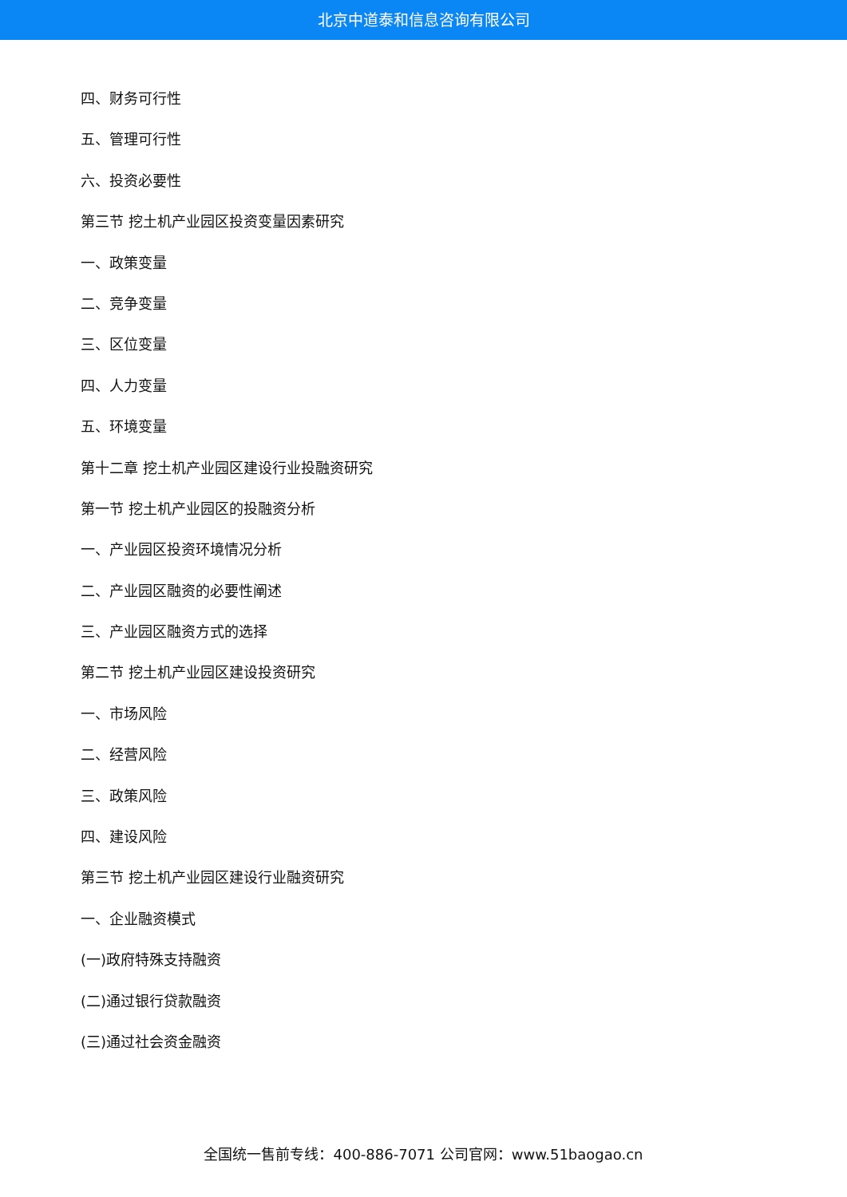北京中道泰和信息咨询有限公司
四、财务可行性
五、管理可行性
六、投资必要性
第三节 挖土机产业园区投资变量因素研究
一、政策变量
二、竞争变量
三、区位变量
四、人力变量
五、环境变量
第十二章 挖土机产业园区建设行业投融资研究
第一节 挖土机产业园区的投融资分析
一、产业园区投资环境情况分析
二、产业园区融资的必要性阐述
三、产业园区融资方式的选择
第二节 挖土机产业园区建设投资研究
一、市场风险
二、经营风险
三、政策风险
四、建设风险
第三节 挖土机产业园区建设行业融资研究
一、企业融资模式
(一)政府特殊支持融资
(二)通过银行贷款融资
(三)通过社会资金融资
全国统一售前专线：400-886-7071 公司官网：www.51baogao.cn